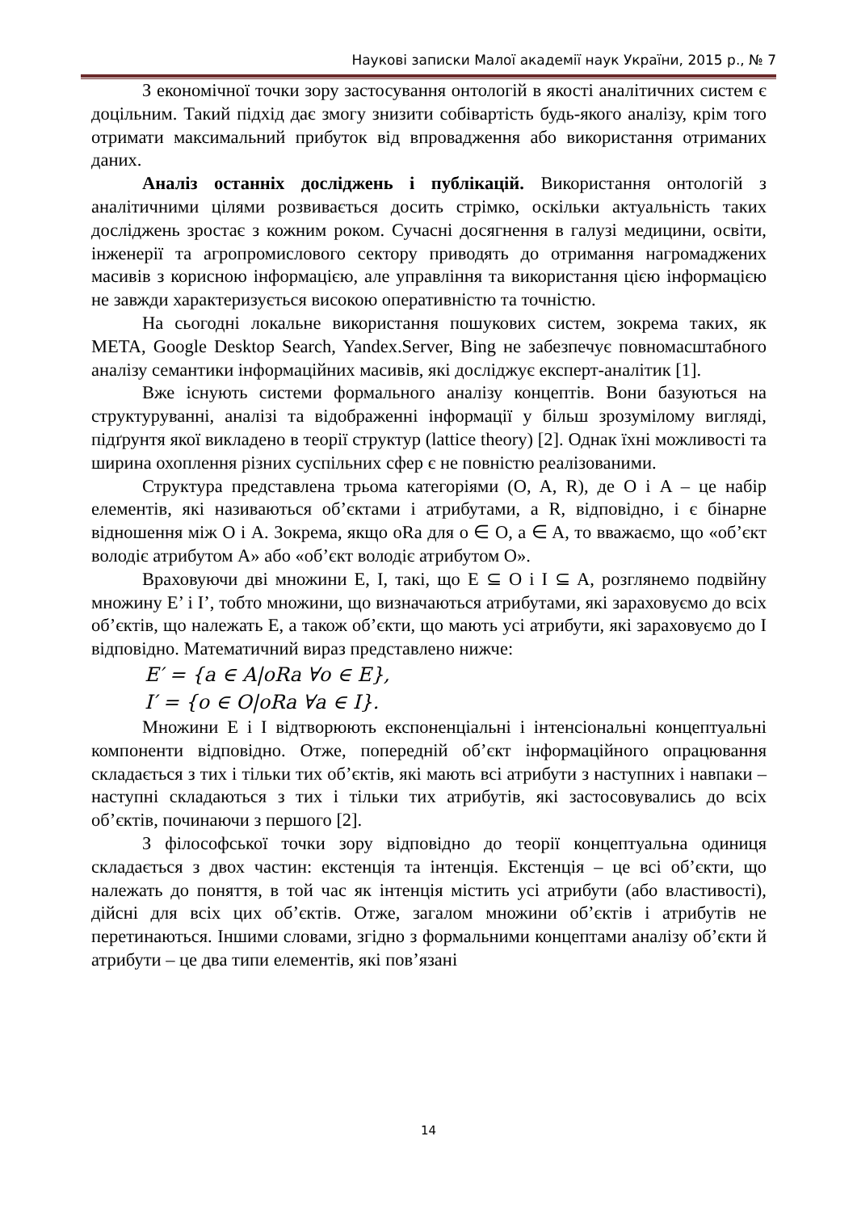Наукові записки Малої академії наук України, 2015 р., № 7
З економічної точки зору застосування онтологій в якості аналітичних систем є доцільним. Такий підхід дає змогу знизити собівартість будь-якого аналізу, крім того отримати максимальний прибуток від впровадження або використання отриманих даних.
Аналіз останніх досліджень і публікацій. Використання онтологій з аналітичними цілями розвивається досить стрімко, оскільки актуальність таких досліджень зростає з кожним роком. Сучасні досягнення в галузі медицини, освіти, інженерії та агропромислового сектору приводять до отримання нагромаджених масивів з корисною інформацією, але управління та використання цією інформацією не завжди характеризується високою оперативністю та точністю.
На сьогодні локальне використання пошукових систем, зокрема таких, як META, Google Desktop Search, Yandex.Server, Bing не забезпечує повномасштабного аналізу семантики інформаційних масивів, які досліджує експерт-аналітик [1].
Вже існують системи формального аналізу концептів. Вони базуються на структуруванні, аналізі та відображенні інформації у більш зрозумілому вигляді, підґрунтя якої викладено в теорії структур (lattice theory) [2]. Однак їхні можливості та ширина охоплення різних суспільних сфер є не повністю реалізованими.
Структура представлена трьома категоріями (O, A, R), де O і A – це набір елементів, які називаються об’єктами і атрибутами, а R, відповідно, і є бінарне відношення між O і A. Зокрема, якщо oRa для o ∈ O, a ∈ A, то вважаємо, що «об’єкт володіє атрибутом A» або «об’єкт володіє атрибутом O».
Враховуючи дві множини E, I, такі, що E ⊆ O і I ⊆ A, розглянемо подвійну множину E’ і I’, тобто множини, що визначаються атрибутами, які зараховуємо до всіх об’єктів, що належать E, а також об’єкти, що мають усі атрибути, які зараховуємо до I відповідно. Математичний вираз представлено нижче:
E′ = {a ∈ A|oRa ∀o ∈ E},
I′ = {o ∈ O|oRa ∀a ∈ I}.
Множини E і I відтворюють експоненціальні і інтенсіональні концептуальні компоненти відповідно. Отже, попередній об’єкт інформаційного опрацювання складається з тих і тільки тих об’єктів, які мають всі атрибути з наступних і навпаки – наступні складаються з тих і тільки тих атрибутів, які застосовувались до всіх об’єктів, починаючи з першого [2].
З філософської точки зору відповідно до теорії концептуальна одиниця складається з двох частин: екстенція та інтенція. Екстенція – це всі об’єкти, що належать до поняття, в той час як інтенція містить усі атрибути (або властивості), дійсні для всіх цих об’єктів. Отже, загалом множини об’єктів і атрибутів не перетинаються. Іншими словами, згідно з формальними концептами аналізу об’єкти й атрибути – це два типи елементів, які пов’язані
14